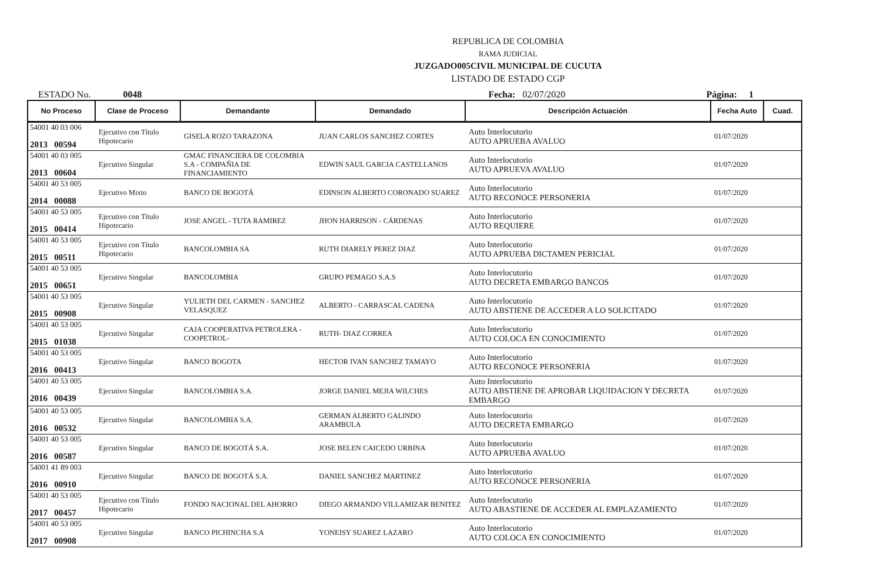REPUBLICA DE COLOMBIA
RAMA JUDICIAL
JUZGADO005CIVIL MUNICIPAL DE CUCUTA
LISTADO DE ESTADO CGP
ESTADO No. 0048 Fecha: 02/07/2020 Página: 1
| No Proceso | Clase de Proceso | Demandante | Demandado | Descripción Actuación | Fecha Auto | Cuad. |
| --- | --- | --- | --- | --- | --- | --- |
| 54001 40 03 006 2013 00594 | Ejecutivo con Título Hipotecario | GISELA ROZO TARAZONA | JUAN CARLOS SANCHEZ CORTES | Auto Interlocutorio AUTO APRUEBA AVALUO | 01/07/2020 | |
| 54001 40 03 005 2013 00604 | Ejecutivo Singular | GMAC FINANCIERA DE COLOMBIA S.A - COMPAÑIA DE FINANCIAMIENTO | EDWIN SAUL GARCIA CASTELLANOS | Auto Interlocutorio AUTO APRUEVA AVALUO | 01/07/2020 | |
| 54001 40 53 005 2014 00088 | Ejecutivo Mixto | BANCO DE BOGOTÁ | EDINSON ALBERTO CORONADO SUAREZ | Auto Interlocutorio AUTO RECONOCE PERSONERIA | 01/07/2020 | |
| 54001 40 53 005 2015 00414 | Ejecutivo con Título Hipotecario | JOSE ANGEL - TUTA RAMIREZ | JHON HARRISON - CÁRDENAS | Auto Interlocutorio AUTO REQUIERE | 01/07/2020 | |
| 54001 40 53 005 2015 00511 | Ejecutivo con Título Hipotecario | BANCOLOMBIA SA | RUTH DIARELY PEREZ DIAZ | Auto Interlocutorio AUTO APRUEBA DICTAMEN PERICIAL | 01/07/2020 | |
| 54001 40 53 005 2015 00651 | Ejecutivo Singular | BANCOLOMBIA | GRUPO PEMAGO S.A.S | Auto Interlocutorio AUTO DECRETA EMBARGO BANCOS | 01/07/2020 | |
| 54001 40 53 005 2015 00908 | Ejecutivo Singular | YULIETH DEL CARMEN - SANCHEZ VELASQUEZ | ALBERTO - CARRASCAL CADENA | Auto Interlocutorio AUTO ABSTIENE DE ACCEDER A LO SOLICITADO | 01/07/2020 | |
| 54001 40 53 005 2015 01038 | Ejecutivo Singular | CAJA COOPERATIVA PETROLERA - COOPETROL- | RUTH- DIAZ CORREA | Auto Interlocutorio AUTO COLOCA EN CONOCIMIENTO | 01/07/2020 | |
| 54001 40 53 005 2016 00413 | Ejecutivo Singular | BANCO BOGOTA | HECTOR IVAN SANCHEZ TAMAYO | Auto Interlocutorio AUTO RECONOCE PERSONERIA | 01/07/2020 | |
| 54001 40 53 005 2016 00439 | Ejecutivo Singular | BANCOLOMBIA S.A. | JORGE DANIEL MEJIA WILCHES | Auto Interlocutorio AUTO ABSTIENE DE APROBAR LIQUIDACION Y DECRETA EMBARGO | 01/07/2020 | |
| 54001 40 53 005 2016 00532 | Ejecutivo Singular | BANCOLOMBIA S.A. | GERMAN ALBERTO GALINDO ARAMBULA | Auto Interlocutorio AUTO DECRETA EMBARGO | 01/07/2020 | |
| 54001 40 53 005 2016 00587 | Ejecutivo Singular | BANCO DE BOGOTÁ S.A. | JOSE BELEN CAICEDO URBINA | Auto Interlocutorio AUTO APRUEBA AVALUO | 01/07/2020 | |
| 54001 41 89 003 2016 00910 | Ejecutivo Singular | BANCO DE BOGOTÁ S.A. | DANIEL SANCHEZ MARTINEZ | Auto Interlocutorio AUTO RECONOCE PERSONERIA | 01/07/2020 | |
| 54001 40 53 005 2017 00457 | Ejecutivo con Título Hipotecario | FONDO NACIONAL DEL AHORRO | DIEGO ARMANDO VILLAMIZAR BENITEZ | Auto Interlocutorio AUTO ABASTIENE DE ACCEDER AL EMPLAZAMIENTO | 01/07/2020 | |
| 54001 40 53 005 2017 00908 | Ejecutivo Singular | BANCO PICHINCHA S.A | YONEISY SUAREZ LAZARO | Auto Interlocutorio AUTO COLOCA EN CONOCIMIENTO | 01/07/2020 | |